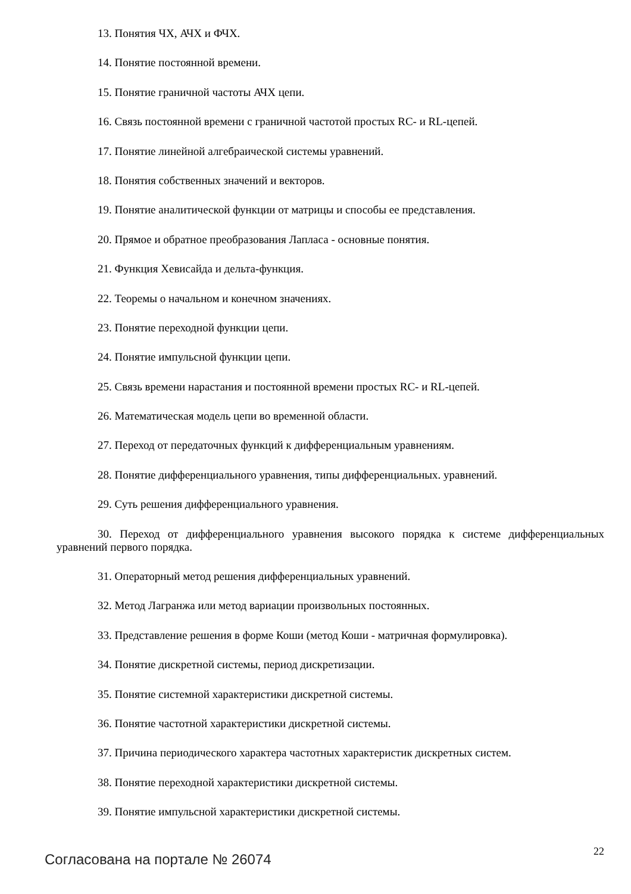13. Понятия ЧХ, АЧХ и ФЧХ.
14. Понятие постоянной времени.
15. Понятие граничной частоты АЧХ цепи.
16. Связь постоянной времени с граничной частотой простых RC- и RL-цепей.
17. Понятие линейной алгебраической системы уравнений.
18. Понятия собственных значений и векторов.
19. Понятие аналитической функции от матрицы и способы ее представления.
20. Прямое и обратное преобразования Лапласа - основные понятия.
21. Функция Хевисайда и дельта-функция.
22. Теоремы о начальном и конечном значениях.
23. Понятие переходной функции цепи.
24. Понятие импульсной функции цепи.
25. Связь времени нарастания и постоянной времени простых RC- и RL-цепей.
26. Математическая модель цепи во временной области.
27. Переход от передаточных функций к дифференциальным уравнениям.
28. Понятие дифференциального уравнения, типы дифференциальных. уравнений.
29. Суть решения дифференциального уравнения.
30. Переход от дифференциального уравнения высокого порядка к системе дифференциальных уравнений первого порядка.
31. Операторный метод решения дифференциальных уравнений.
32. Метод Лагранжа или метод вариации произвольных постоянных.
33. Представление решения в форме Коши (метод Коши - матричная формулировка).
34. Понятие дискретной системы, период дискретизации.
35. Понятие системной характеристики дискретной системы.
36. Понятие частотной характеристики дискретной системы.
37. Причина периодического характера частотных характеристик дискретных систем.
38. Понятие переходной характеристики дискретной системы.
39. Понятие импульсной характеристики дискретной системы.
Согласована на портале № 26074
22